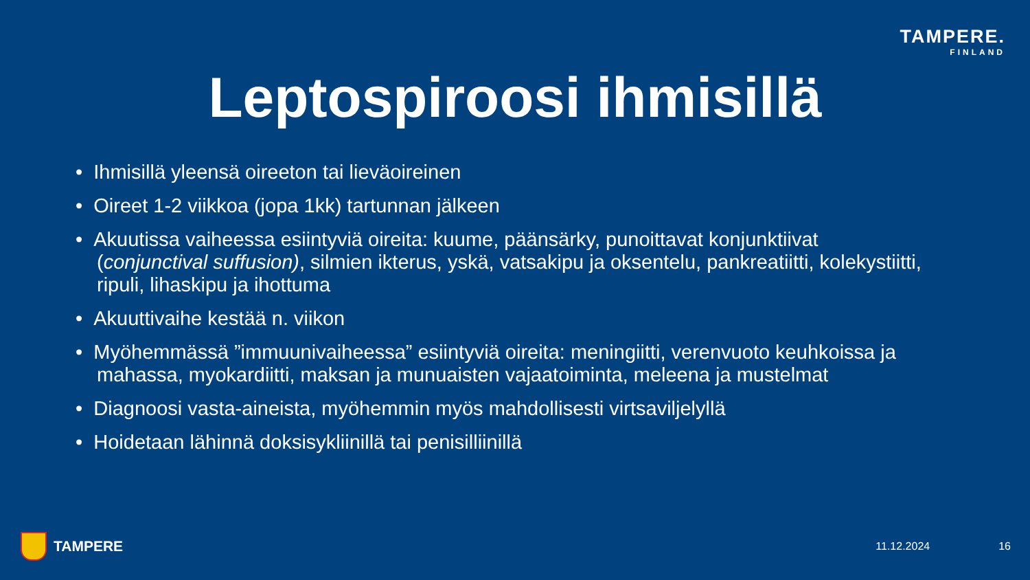TAMPERE.
FINLAND
Leptospiroosi ihmisillä
• Ihmisillä yleensä oireeton tai lieväoireinen
• Oireet 1-2 viikkoa (jopa 1kk) tartunnan jälkeen
• Akuutissa vaiheessa esiintyviä oireita: kuume, päänsärky, punoittavat konjunktiivat (conjunctival suffusion), silmien ikterus, yskä, vatsakipu ja oksentelu, pankreatiitti, kolekystiitti, ripuli, lihaskipu ja ihottuma
• Akuuttivaihe kestää n. viikon
• Myöhemmässä ”immuunivaiheessa” esiintyviä oireita: meningiitti, verenvuoto keuhkoissa ja mahassa, myokardiitti, maksan ja munuaisten vajaatoiminta, meleena ja mustelmat
• Diagnoosi vasta-aineista, myöhemmin myös mahdollisesti virtsaviljelyllä
• Hoidetaan lähinnä doksisykliinillä tai penisilliinillä
TAMPERE
11.12.2024 16